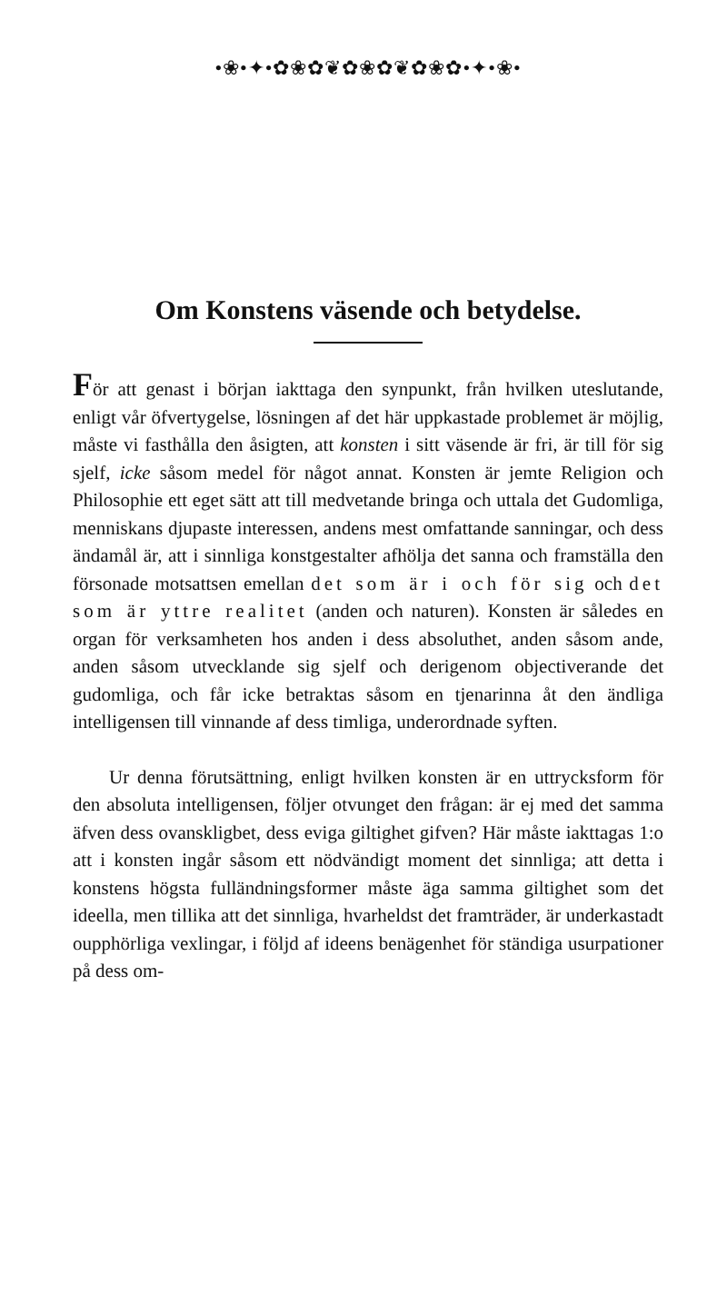•❀•✦•✿❀✿❦✿❀✿❦✿❀✿•✦•❀•
Om Konstens väsende och betydelse.
För att genast i början iakttaga den synpunkt, från hvilken uteslutande, enligt vår öfvertygelse, lösningen af det här uppkastade problemet är möjlig, måste vi fasthålla den åsigten, att konsten i sitt väsende är fri, är till för sig sjelf, icke såsom medel för något annat. Konsten är jemte Religion och Philosophie ett eget sätt att till medvetande bringa och uttala det Gudomliga, menniskans djupaste interessen, andens mest omfattande sanningar, och dess ändamål är, att i sinnliga konstgestalter afhölja det sanna och framställa den försonade motsattsen emellan det som är i och för sig och det som är yttre realitet (anden och naturen). Konsten är således en organ för verksamheten hos anden i dess absoluthet, anden såsom ande, anden såsom utvecklande sig sjelf och derigenom objectiverande det gudomliga, och får icke betraktas såsom en tjenarinna åt den ändliga intelligensen till vinnande af dess timliga, underordnade syften.
Ur denna förutsättning, enligt hvilken konsten är en uttrycksform för den absoluta intelligensen, följer otvunget den frågan: är ej med det samma äfven dess ovanskligbet, dess eviga giltighet gifven? Här måste iakttagas 1:o att i konsten ingår såsom ett nödvändigt moment det sinnliga; att detta i konstens högsta fulländningsformer måste äga samma giltighet som det ideella, men tillika att det sinnliga, hvarheldst det framträder, är underkastadt oupphörliga vexlingar, i följd af ideens benägenhet för ständiga usurpationer på dess om-